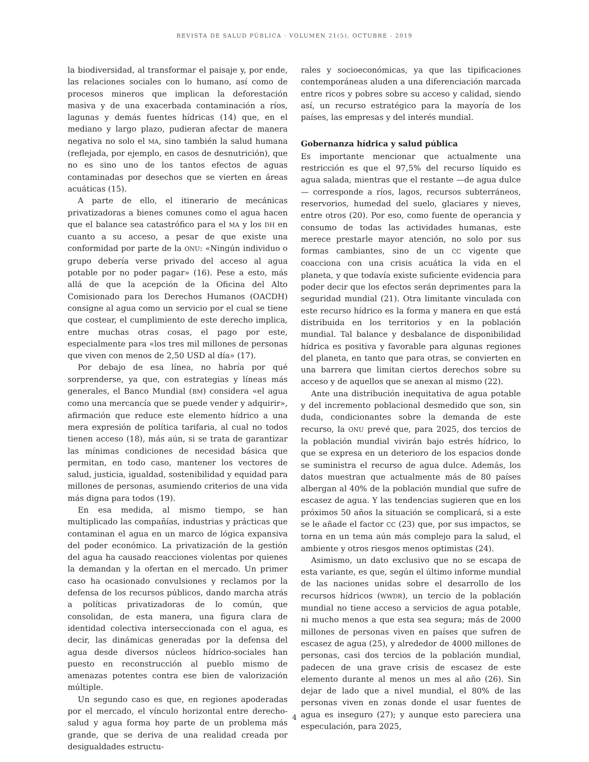REVISTA DE SALUD PÚBLICA · VOLUMEN 21(5), OCTUBRE - 2019
la biodiversidad, al transformar el paisaje y, por ende, las relaciones sociales con lo humano, así como de procesos mineros que implican la deforestación masiva y de una exacerbada contaminación a ríos, lagunas y demás fuentes hídricas (14) que, en el mediano y largo plazo, pudieran afectar de manera negativa no solo el MA, sino también la salud humana (reflejada, por ejemplo, en casos de desnutrición), que no es sino uno de los tantos efectos de aguas contaminadas por desechos que se vierten en áreas acuáticas (15).
A parte de ello, el itinerario de mecánicas privatizadoras a bienes comunes como el agua hacen que el balance sea catastrófico para el MA y los DH en cuanto a su acceso, a pesar de que existe una conformidad por parte de la ONU: «Ningún individuo o grupo debería verse privado del acceso al agua potable por no poder pagar» (16). Pese a esto, más allá de que la acepción de la Oficina del Alto Comisionado para los Derechos Humanos (OACDH) consigne al agua como un servicio por el cual se tiene que costear, el cumplimiento de este derecho implica, entre muchas otras cosas, el pago por este, especialmente para «los tres mil millones de personas que viven con menos de 2,50 USD al día» (17).
Por debajo de esa línea, no habría por qué sorprenderse, ya que, con estrategias y líneas más generales, el Banco Mundial (BM) considera «el agua como una mercancía que se puede vender y adquirir», afirmación que reduce este elemento hídrico a una mera expresión de política tarifaria, al cual no todos tienen acceso (18), más aún, si se trata de garantizar las mínimas condiciones de necesidad básica que permitan, en todo caso, mantener los vectores de salud, justicia, igualdad, sostenibilidad y equidad para millones de personas, asumiendo criterios de una vida más digna para todos (19).
En esa medida, al mismo tiempo, se han multiplicado las compañías, industrias y prácticas que contaminan el agua en un marco de lógica expansiva del poder económico. La privatización de la gestión del agua ha causado reacciones violentas por quienes la demandan y la ofertan en el mercado. Un primer caso ha ocasionado convulsiones y reclamos por la defensa de los recursos públicos, dando marcha atrás a políticas privatizadoras de lo común, que consolidan, de esta manera, una figura clara de identidad colectiva interseccionada con el agua, es decir, las dinámicas generadas por la defensa del agua desde diversos núcleos hídrico-sociales han puesto en reconstrucción al pueblo mismo de amenazas potentes contra ese bien de valorización múltiple.
Un segundo caso es que, en regiones apoderadas por el mercado, el vínculo horizontal entre derecho-salud y agua forma hoy parte de un problema más grande, que se deriva de una realidad creada por desigualdades estructu-
rales y socioeconómicas, ya que las tipificaciones contemporáneas aluden a una diferenciación marcada entre ricos y pobres sobre su acceso y calidad, siendo así, un recurso estratégico para la mayoría de los países, las empresas y del interés mundial.
Gobernanza hídrica y salud pública
Es importante mencionar que actualmente una restricción es que el 97,5% del recurso líquido es agua salada, mientras que el restante —de agua dulce— corresponde a ríos, lagos, recursos subterráneos, reservorios, humedad del suelo, glaciares y nieves, entre otros (20). Por eso, como fuente de operancia y consumo de todas las actividades humanas, este merece prestarle mayor atención, no solo por sus formas cambiantes, sino de un CC vigente que coacciona con una crisis acuática la vida en el planeta, y que todavía existe suficiente evidencia para poder decir que los efectos serán deprimentes para la seguridad mundial (21). Otra limitante vinculada con este recurso hídrico es la forma y manera en que está distribuida en los territorios y en la población mundial. Tal balance y desbalance de disponibilidad hídrica es positiva y favorable para algunas regiones del planeta, en tanto que para otras, se convierten en una barrera que limitan ciertos derechos sobre su acceso y de aquellos que se anexan al mismo (22).
Ante una distribución inequitativa de agua potable y del incremento poblacional desmedido que son, sin duda, condicionantes sobre la demanda de este recurso, la ONU prevé que, para 2025, dos tercios de la población mundial vivirán bajo estrés hídrico, lo que se expresa en un deterioro de los espacios donde se suministra el recurso de agua dulce. Además, los datos muestran que actualmente más de 80 países albergan al 40% de la población mundial que sufre de escasez de agua. Y las tendencias sugieren que en los próximos 50 años la situación se complicará, si a este se le añade el factor CC (23) que, por sus impactos, se torna en un tema aún más complejo para la salud, el ambiente y otros riesgos menos optimistas (24).
Asimismo, un dato exclusivo que no se escapa de esta variante, es que, según el último informe mundial de las naciones unidas sobre el desarrollo de los recursos hídricos (WWDR), un tercio de la población mundial no tiene acceso a servicios de agua potable, ni mucho menos a que esta sea segura; más de 2000 millones de personas viven en países que sufren de escasez de agua (25), y alrededor de 4000 millones de personas, casi dos tercios de la población mundial, padecen de una grave crisis de escasez de este elemento durante al menos un mes al año (26). Sin dejar de lado que a nivel mundial, el 80% de las personas viven en zonas donde el usar fuentes de agua es inseguro (27); y aunque esto pareciera una especulación, para 2025,
4